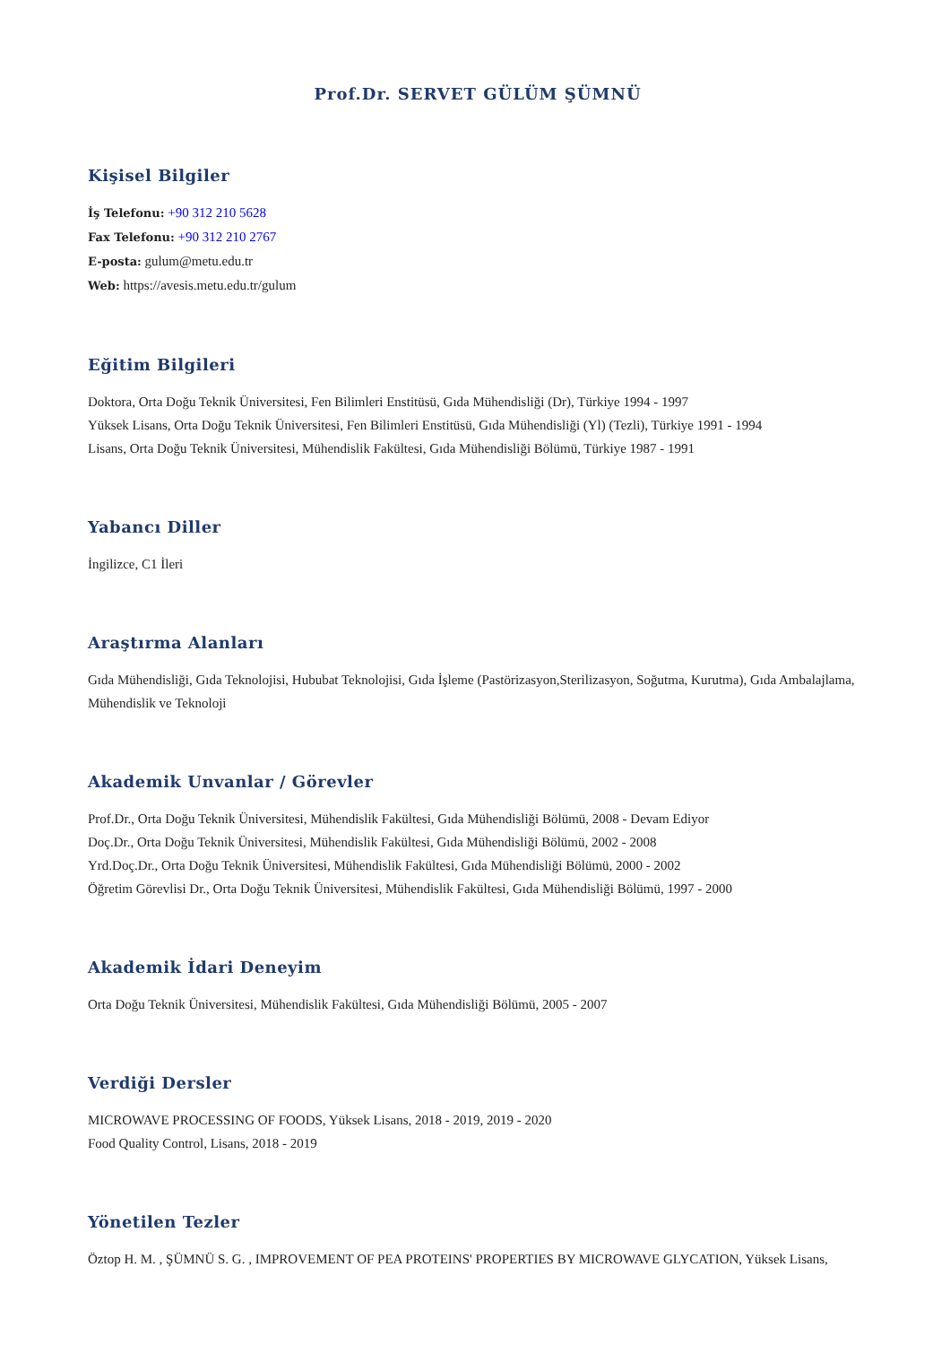Prof.Dr. SERVET GÜLÜM ŞÜMNÜ
Kişisel Bilgiler
İş Telefonu: +90 312 210 5628
Fax Telefonu: +90 312 210 2767
E-posta: gulum@metu.edu.tr
Web: https://avesis.metu.edu.tr/gulum
Eğitim Bilgileri
Doktora, Orta Doğu Teknik Üniversitesi, Fen Bilimleri Enstitüsü, Gıda Mühendisliği (Dr), Türkiye 1994 - 1997
Yüksek Lisans, Orta Doğu Teknik Üniversitesi, Fen Bilimleri Enstitüsü, Gıda Mühendisliği (Yl) (Tezli), Türkiye 1991 - 1994
Lisans, Orta Doğu Teknik Üniversitesi, Mühendislik Fakültesi, Gıda Mühendisliği Bölümü, Türkiye 1987 - 1991
Yabancı Diller
İngilizce, C1 İleri
Araştırma Alanları
Gıda Mühendisliği, Gıda Teknolojisi, Hububat Teknolojisi, Gıda İşleme (Pastörizasyon,Sterilizasyon, Soğutma, Kurutma), Gıda Ambalajlama, Mühendislik ve Teknoloji
Akademik Unvanlar / Görevler
Prof.Dr., Orta Doğu Teknik Üniversitesi, Mühendislik Fakültesi, Gıda Mühendisliği Bölümü, 2008 - Devam Ediyor
Doç.Dr., Orta Doğu Teknik Üniversitesi, Mühendislik Fakültesi, Gıda Mühendisliği Bölümü, 2002 - 2008
Yrd.Doç.Dr., Orta Doğu Teknik Üniversitesi, Mühendislik Fakültesi, Gıda Mühendisliği Bölümü, 2000 - 2002
Öğretim Görevlisi Dr., Orta Doğu Teknik Üniversitesi, Mühendislik Fakültesi, Gıda Mühendisliği Bölümü, 1997 - 2000
Akademik İdari Deneyim
Orta Doğu Teknik Üniversitesi, Mühendislik Fakültesi, Gıda Mühendisliği Bölümü, 2005 - 2007
Verdiği Dersler
MICROWAVE PROCESSING OF FOODS, Yüksek Lisans, 2018 - 2019, 2019 - 2020
Food Quality Control, Lisans, 2018 - 2019
Yönetilen Tezler
Öztop H. M. , ŞÜMNÜ S. G. , IMPROVEMENT OF PEA PROTEINS' PROPERTIES BY MICROWAVE GLYCATION, Yüksek Lisans,